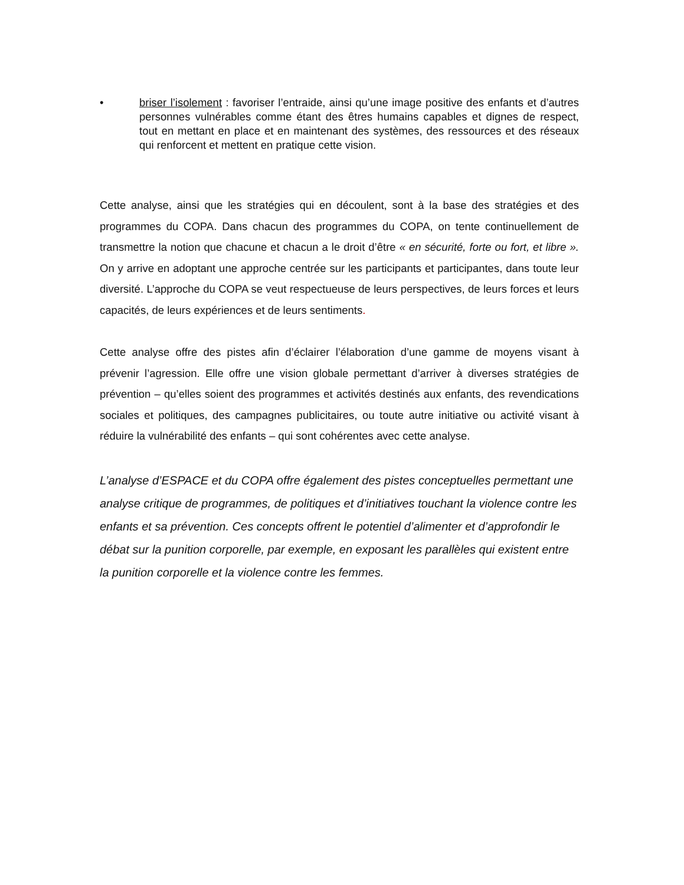• briser l’isolement : favoriser l’entraide, ainsi qu’une image positive des enfants et d’autres personnes vulnérables comme étant des êtres humains capables et dignes de respect, tout en mettant en place et en maintenant des systèmes, des ressources et des réseaux qui renforcent et mettent en pratique cette vision.
Cette analyse, ainsi que les stratégies qui en découlent, sont à la base des stratégies et des programmes du COPA. Dans chacun des programmes du COPA, on tente continuellement de transmettre la notion que chacune et chacun a le droit d’être « en sécurité, forte ou fort, et libre ». On y arrive en adoptant une approche centrée sur les participants et participantes, dans toute leur diversité. L’approche du COPA se veut respectueuse de leurs perspectives, de leurs forces et leurs capacités, de leurs expériences et de leurs sentiments.
Cette analyse offre des pistes afin d’éclairer l’élaboration d’une gamme de moyens visant à prévenir l’agression. Elle offre une vision globale permettant d’arriver à diverses stratégies de prévention – qu’elles soient des programmes et activités destinés aux enfants, des revendications sociales et politiques, des campagnes publicitaires, ou toute autre initiative ou activité visant à réduire la vulnérabilité des enfants – qui sont cohérentes avec cette analyse.
L’analyse d’ESPACE et du COPA offre également des pistes conceptuelles permettant une analyse critique de programmes, de politiques et d’initiatives touchant la violence contre les enfants et sa prévention. Ces concepts offrent le potentiel d’alimenter et d’approfondir le débat sur la punition corporelle, par exemple, en exposant les parallèles qui existent entre la punition corporelle et la violence contre les femmes.